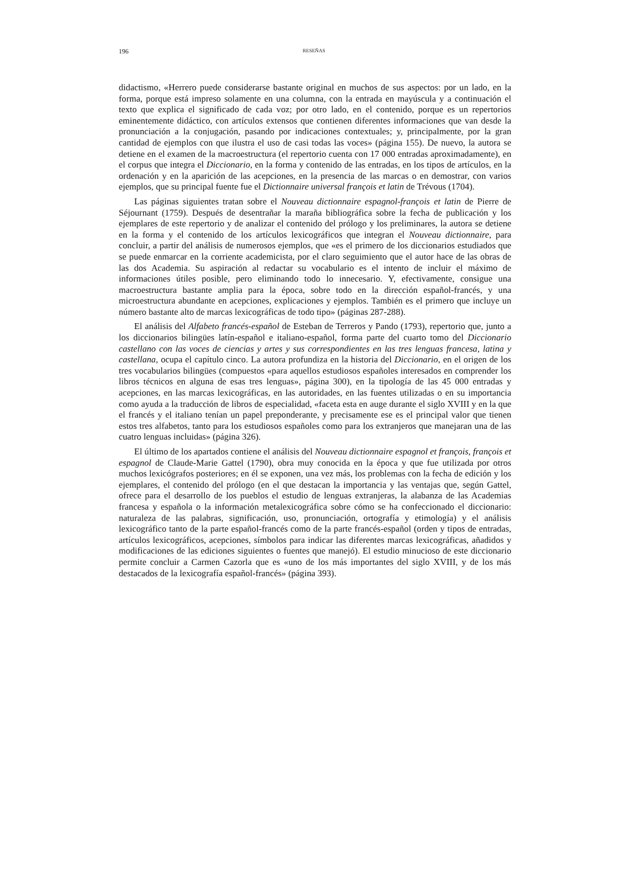196 RESEÑAS
didactismo, «Herrero puede considerarse bastante original en muchos de sus aspectos: por un lado, en la forma, porque está impreso solamente en una columna, con la entrada en mayúscula y a continuación el texto que explica el significado de cada voz; por otro lado, en el contenido, porque es un repertorios eminentemente didáctico, con artículos extensos que contienen diferentes informaciones que van desde la pronunciación a la conjugación, pasando por indicaciones contextuales; y, principalmente, por la gran cantidad de ejemplos con que ilustra el uso de casi todas las voces» (página 155). De nuevo, la autora se detiene en el examen de la macroestructura (el repertorio cuenta con 17 000 entradas aproximadamente), en el corpus que integra el Diccionario, en la forma y contenido de las entradas, en los tipos de artículos, en la ordenación y en la aparición de las acepciones, en la presencia de las marcas o en demostrar, con varios ejemplos, que su principal fuente fue el Dictionnaire universal françois et latin de Trévous (1704).
Las páginas siguientes tratan sobre el Nouveau dictionnaire espagnol-françois et latin de Pierre de Séjournant (1759). Después de desentrañar la maraña bibliográfica sobre la fecha de publicación y los ejemplares de este repertorio y de analizar el contenido del prólogo y los preliminares, la autora se detiene en la forma y el contenido de los artículos lexicográficos que integran el Nouveau dictionnaire, para concluir, a partir del análisis de numerosos ejemplos, que «es el primero de los diccionarios estudiados que se puede enmarcar en la corriente academicista, por el claro seguimiento que el autor hace de las obras de las dos Academia. Su aspiración al redactar su vocabulario es el intento de incluir el máximo de informaciones útiles posible, pero eliminando todo lo innecesario. Y, efectivamente, consigue una macroestructura bastante amplia para la época, sobre todo en la dirección español-francés, y una microestructura abundante en acepciones, explicaciones y ejemplos. También es el primero que incluye un número bastante alto de marcas lexicográficas de todo tipo» (páginas 287-288).
El análisis del Alfabeto francés-español de Esteban de Terreros y Pando (1793), repertorio que, junto a los diccionarios bilingües latín-español e italiano-español, forma parte del cuarto tomo del Diccionario castellano con las voces de ciencias y artes y sus correspondientes en las tres lenguas francesa, latina y castellana, ocupa el capítulo cinco. La autora profundiza en la historia del Diccionario, en el origen de los tres vocabularios bilingües (compuestos «para aquellos estudiosos españoles interesados en comprender los libros técnicos en alguna de esas tres lenguas», página 300), en la tipología de las 45 000 entradas y acepciones, en las marcas lexicográficas, en las autoridades, en las fuentes utilizadas o en su importancia como ayuda a la traducción de libros de especialidad, «faceta esta en auge durante el siglo XVIII y en la que el francés y el italiano tenían un papel preponderante, y precisamente ese es el principal valor que tienen estos tres alfabetos, tanto para los estudiosos españoles como para los extranjeros que manejaran una de las cuatro lenguas incluidas» (página 326).
El último de los apartados contiene el análisis del Nouveau dictionnaire espagnol et françois, françois et espagnol de Claude-Marie Gattel (1790), obra muy conocida en la época y que fue utilizada por otros muchos lexicógrafos posteriores; en él se exponen, una vez más, los problemas con la fecha de edición y los ejemplares, el contenido del prólogo (en el que destacan la importancia y las ventajas que, según Gattel, ofrece para el desarrollo de los pueblos el estudio de lenguas extranjeras, la alabanza de las Academias francesa y española o la información metalexicográfica sobre cómo se ha confeccionado el diccionario: naturaleza de las palabras, significación, uso, pronunciación, ortografía y etimología) y el análisis lexicográfico tanto de la parte español-francés como de la parte francés-español (orden y tipos de entradas, artículos lexicográficos, acepciones, símbolos para indicar las diferentes marcas lexicográficas, añadidos y modificaciones de las ediciones siguientes o fuentes que manejó). El estudio minucioso de este diccionario permite concluir a Carmen Cazorla que es «uno de los más importantes del siglo XVIII, y de los más destacados de la lexicografía español-francés» (página 393).